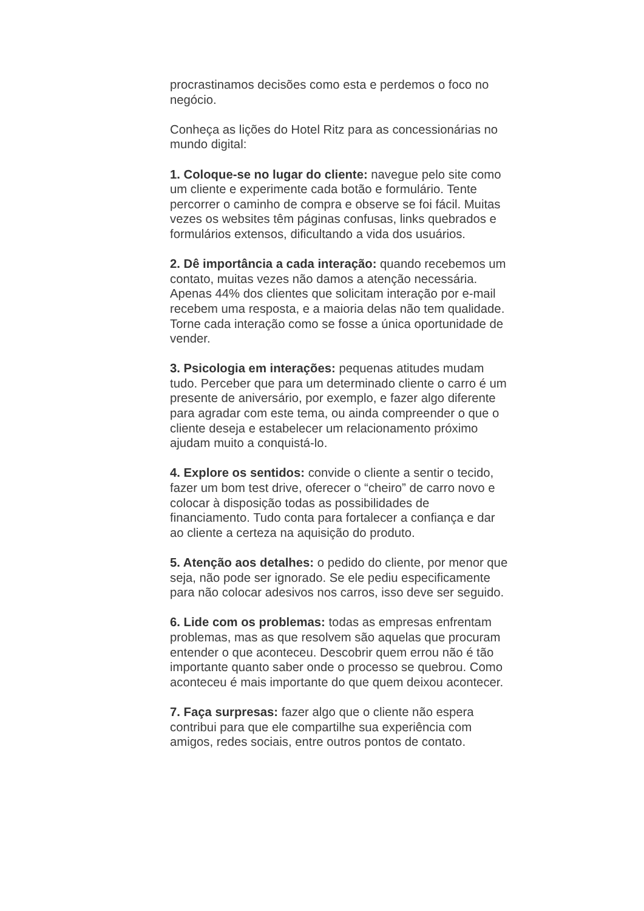procrastinamos decisões como esta e perdemos o foco no negócio.
Conheça as lições do Hotel Ritz para as concessionárias no mundo digital:
1. Coloque-se no lugar do cliente: navegue pelo site como um cliente e experimente cada botão e formulário. Tente percorrer o caminho de compra e observe se foi fácil. Muitas vezes os websites têm páginas confusas, links quebrados e formulários extensos, dificultando a vida dos usuários.
2. Dê importância a cada interação: quando recebemos um contato, muitas vezes não damos a atenção necessária. Apenas 44% dos clientes que solicitam interação por e-mail recebem uma resposta, e a maioria delas não tem qualidade. Torne cada interação como se fosse a única oportunidade de vender.
3. Psicologia em interações: pequenas atitudes mudam tudo. Perceber que para um determinado cliente o carro é um presente de aniversário, por exemplo, e fazer algo diferente para agradar com este tema, ou ainda compreender o que o cliente deseja e estabelecer um relacionamento próximo ajudam muito a conquistá-lo.
4. Explore os sentidos: convide o cliente a sentir o tecido, fazer um bom test drive, oferecer o “cheiro” de carro novo e colocar à disposição todas as possibilidades de financiamento. Tudo conta para fortalecer a confiança e dar ao cliente a certeza na aquisição do produto.
5. Atenção aos detalhes: o pedido do cliente, por menor que seja, não pode ser ignorado. Se ele pediu especificamente para não colocar adesivos nos carros, isso deve ser seguido.
6. Lide com os problemas: todas as empresas enfrentam problemas, mas as que resolvem são aquelas que procuram entender o que aconteceu. Descobrir quem errou não é tão importante quanto saber onde o processo se quebrou. Como aconteceu é mais importante do que quem deixou acontecer.
7. Faça surpresas: fazer algo que o cliente não espera contribui para que ele compartilhe sua experiência com amigos, redes sociais, entre outros pontos de contato.